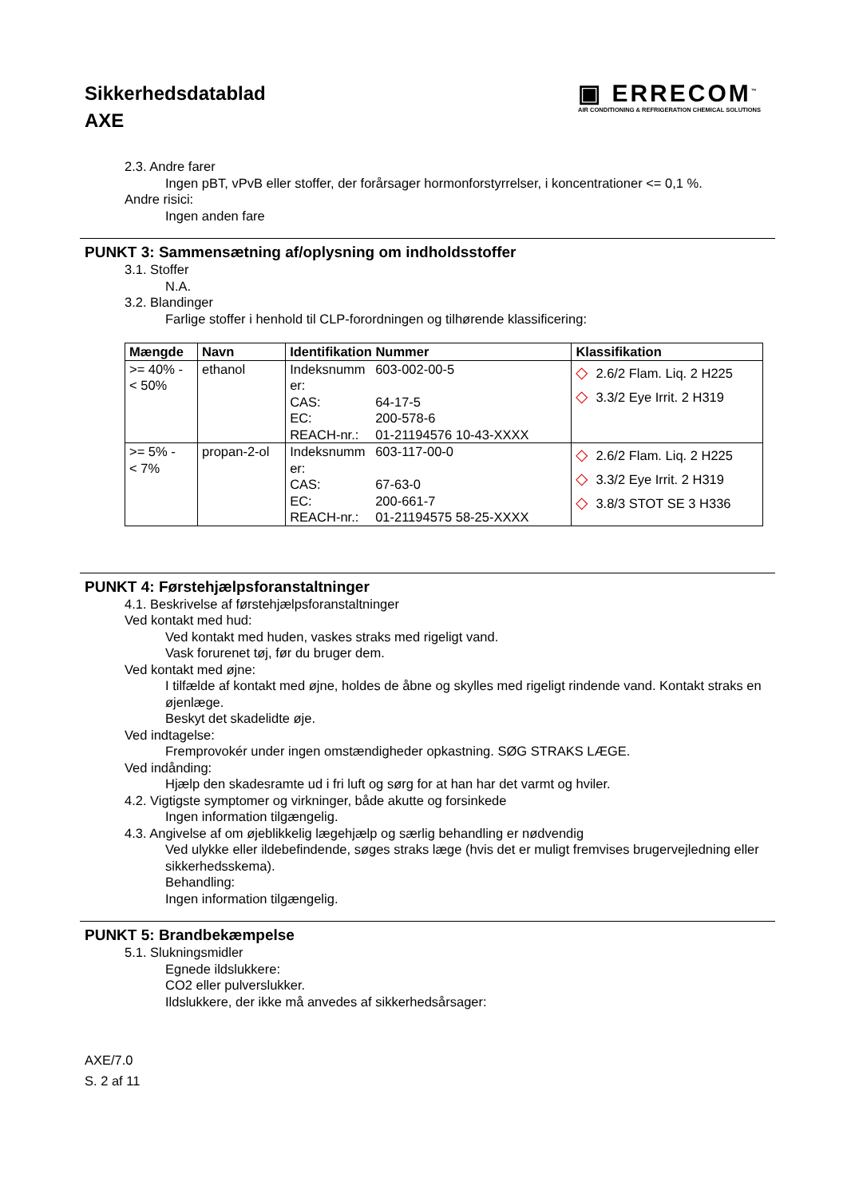Sikkerhedsdatablad
AXE
▣ ERRECOM<sup>™</sup>
AIR CONDITIONING & REFRIGERATION CHEMICAL SOLUTIONS
2.3. Andre farer
Ingen pBT, vPvB eller stoffer, der forårsager hormonforstyrrelser, i koncentrationer <= 0,1 %.
Andre risici:
Ingen anden fare
PUNKT 3: Sammensætning af/oplysning om indholdsstoffer
3.1. Stoffer
N.A.
3.2. Blandinger
Farlige stoffer i henhold til CLP-forordningen og tilhørende klassificering:
| Mængde | Navn | Identifikation Nummer | Klassifikation |
| --- | --- | --- | --- |
| >= 40% - < 50% | ethanol | Indeksnumm er: 603-002-00-5 CAS: 64-17-5 EC: 200-578-6 REACH-nr.: 01-21194576 10-43-XXXX | ◇ 2.6/2 Flam. Liq. 2 H225 ◇ 3.3/2 Eye Irrit. 2 H319 |
| >= 5% - < 7% | propan-2-ol | Indeksnumm er: 603-117-00-0 CAS: 67-63-0 EC: 200-661-7 REACH-nr.: 01-21194575 58-25-XXXX | ◇ 2.6/2 Flam. Liq. 2 H225 ◇ 3.3/2 Eye Irrit. 2 H319 ◇ 3.8/3 STOT SE 3 H336 |
PUNKT 4: Førstehjælpsforanstaltninger
4.1. Beskrivelse af førstehjælpsforanstaltninger
Ved kontakt med hud:
Ved kontakt med huden, vaskes straks med rigeligt vand.
Vask forurenet tøj, før du bruger dem.
Ved kontakt med øjne:
I tilfælde af kontakt med øjne, holdes de åbne og skylles med rigeligt rindende vand. Kontakt straks en øjenlæge.
Beskyt det skadelidte øje.
Ved indtagelse:
Fremprovokér under ingen omstændigheder opkastning. SØG STRAKS LÆGE.
Ved indånding:
Hjælp den skadesramte ud i fri luft og sørg for at han har det varmt og hviler.
4.2. Vigtigste symptomer og virkninger, både akutte og forsinkede
Ingen information tilgængelig.
4.3. Angivelse af om øjeblikkelig lægehjælp og særlig behandling er nødvendig
Ved ulykke eller ildebefindende, søges straks læge (hvis det er muligt fremvises brugervejledning eller sikkerhedsskema).
Behandling:
Ingen information tilgængelig.
PUNKT 5: Brandbekæmpelse
5.1. Slukningsmidler
Egnede ildslukkere:
CO2 eller pulverslukker.
Ildslukkere, der ikke må anvedes af sikkerhedsårsager:
AXE/7.0
S. 2 af 11